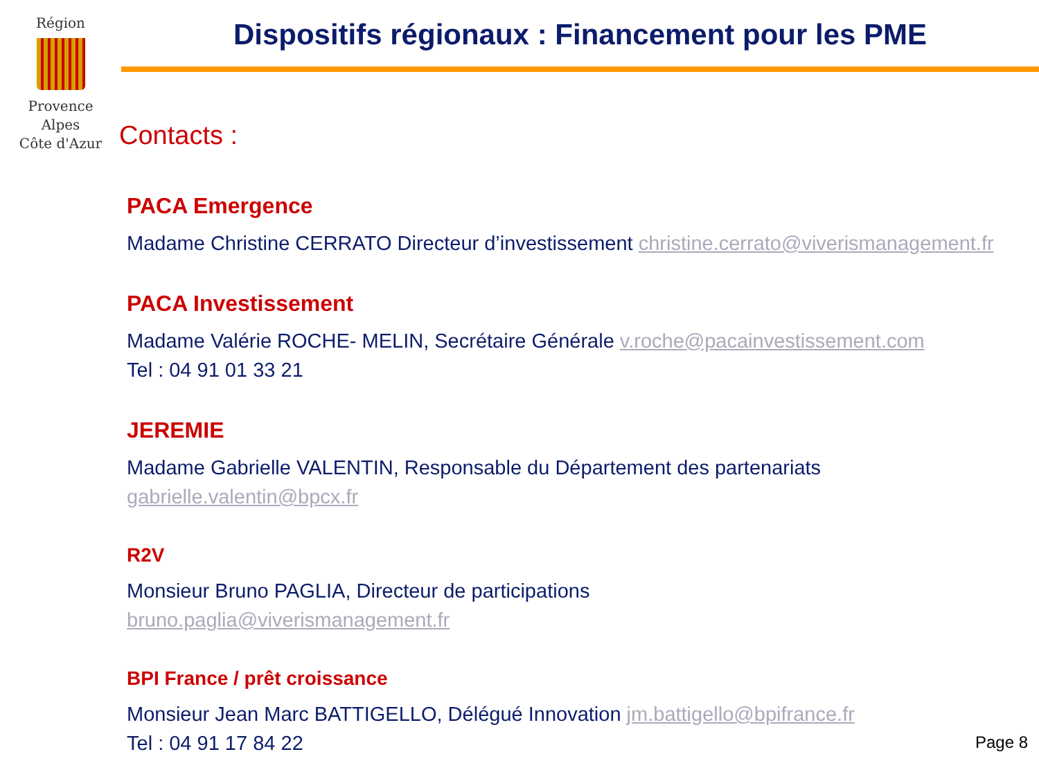Région
Provence
Alpes
Côte d'Azur
Dispositifs régionaux : Financement pour les PME
Contacts :
PACA Emergence
Madame Christine CERRATO Directeur d’investissement christine.cerrato@viverismanagement.fr
PACA Investissement
Madame Valérie ROCHE- MELIN, Secrétaire Générale v.roche@pacainvestissement.com
Tel : 04 91 01 33 21
JEREMIE
Madame Gabrielle VALENTIN, Responsable du Département des partenariats
gabrielle.valentin@bpcx.fr
R2V
Monsieur Bruno PAGLIA, Directeur de participations
bruno.paglia@viverismanagement.fr
BPI France / prêt croissance
Monsieur Jean Marc BATTIGELLO, Délégué Innovation jm.battigello@bpifrance.fr
Tel : 04 91 17 84 22
Page 8